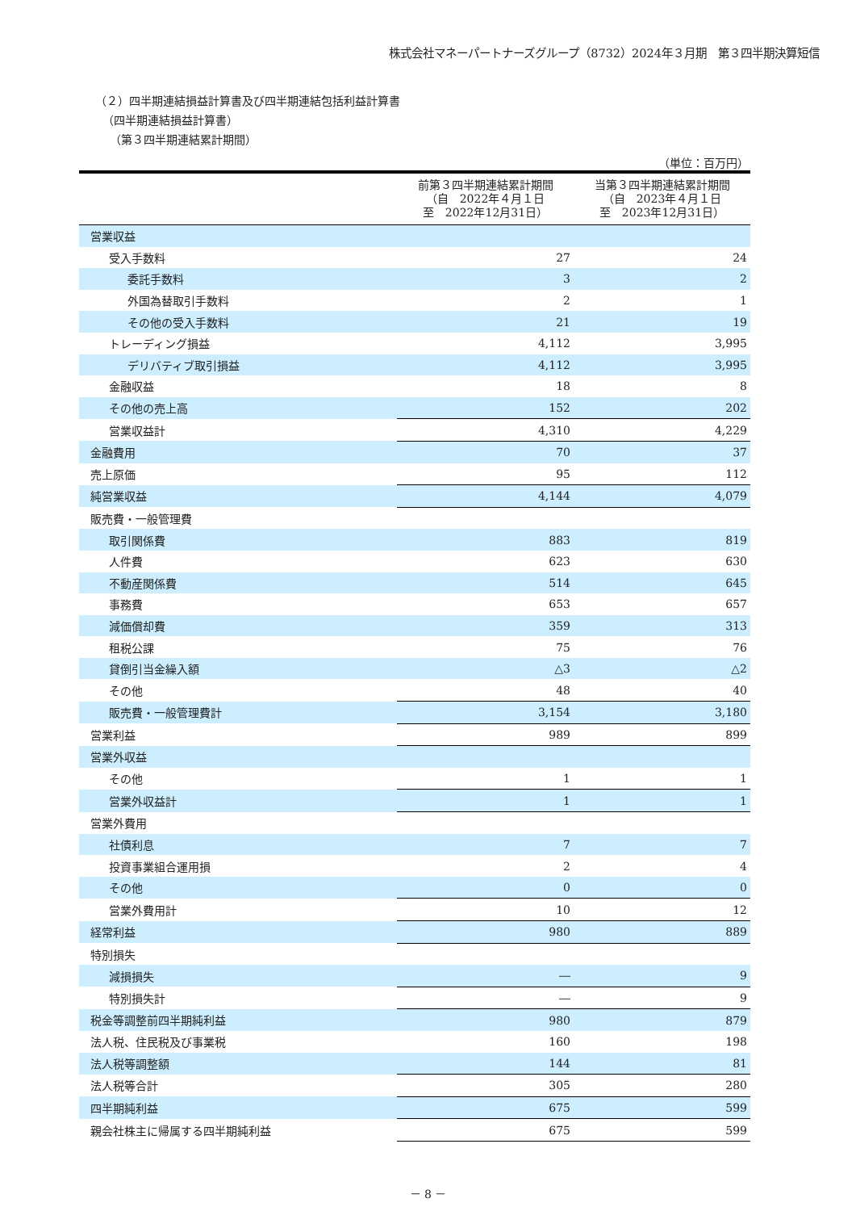株式会社マネーパートナーズグループ（8732）2024年３月期　第３四半期決算短信
（２）四半期連結損益計算書及び四半期連結包括利益計算書
（四半期連結損益計算書）
（第３四半期連結累計期間）
（単位：百万円）
| | 前第３四半期連結累計期間 （自 2022年４月１日 至 2022年12月31日） | 当第３四半期連結累計期間 （自 2023年４月１日 至 2023年12月31日） |
| --- | --- | --- |
| 営業収益 | | |
| 受入手数料 | 27 | 24 |
| 委託手数料 | 3 | 2 |
| 外国為替取引手数料 | 2 | 1 |
| その他の受入手数料 | 21 | 19 |
| トレーディング損益 | 4,112 | 3,995 |
| デリバティブ取引損益 | 4,112 | 3,995 |
| 金融収益 | 18 | 8 |
| その他の売上高 | 152 | 202 |
| 営業収益計 | 4,310 | 4,229 |
| 金融費用 | 70 | 37 |
| 売上原価 | 95 | 112 |
| 純営業収益 | 4,144 | 4,079 |
| 販売費・一般管理費 | | |
| 取引関係費 | 883 | 819 |
| 人件費 | 623 | 630 |
| 不動産関係費 | 514 | 645 |
| 事務費 | 653 | 657 |
| 減価償却費 | 359 | 313 |
| 租税公課 | 75 | 76 |
| 貸倒引当金繰入額 | △3 | △2 |
| その他 | 48 | 40 |
| 販売費・一般管理費計 | 3,154 | 3,180 |
| 営業利益 | 989 | 899 |
| 営業外収益 | | |
| その他 | 1 | 1 |
| 営業外収益計 | 1 | 1 |
| 営業外費用 | | |
| 社債利息 | 7 | 7 |
| 投資事業組合運用損 | 2 | 4 |
| その他 | 0 | 0 |
| 営業外費用計 | 10 | 12 |
| 経常利益 | 980 | 889 |
| 特別損失 | | |
| 減損損失 | ― | 9 |
| 特別損失計 | ― | 9 |
| 税金等調整前四半期純利益 | 980 | 879 |
| 法人税、住民税及び事業税 | 160 | 198 |
| 法人税等調整額 | 144 | 81 |
| 法人税等合計 | 305 | 280 |
| 四半期純利益 | 675 | 599 |
| 親会社株主に帰属する四半期純利益 | 675 | 599 |
－ 8 －